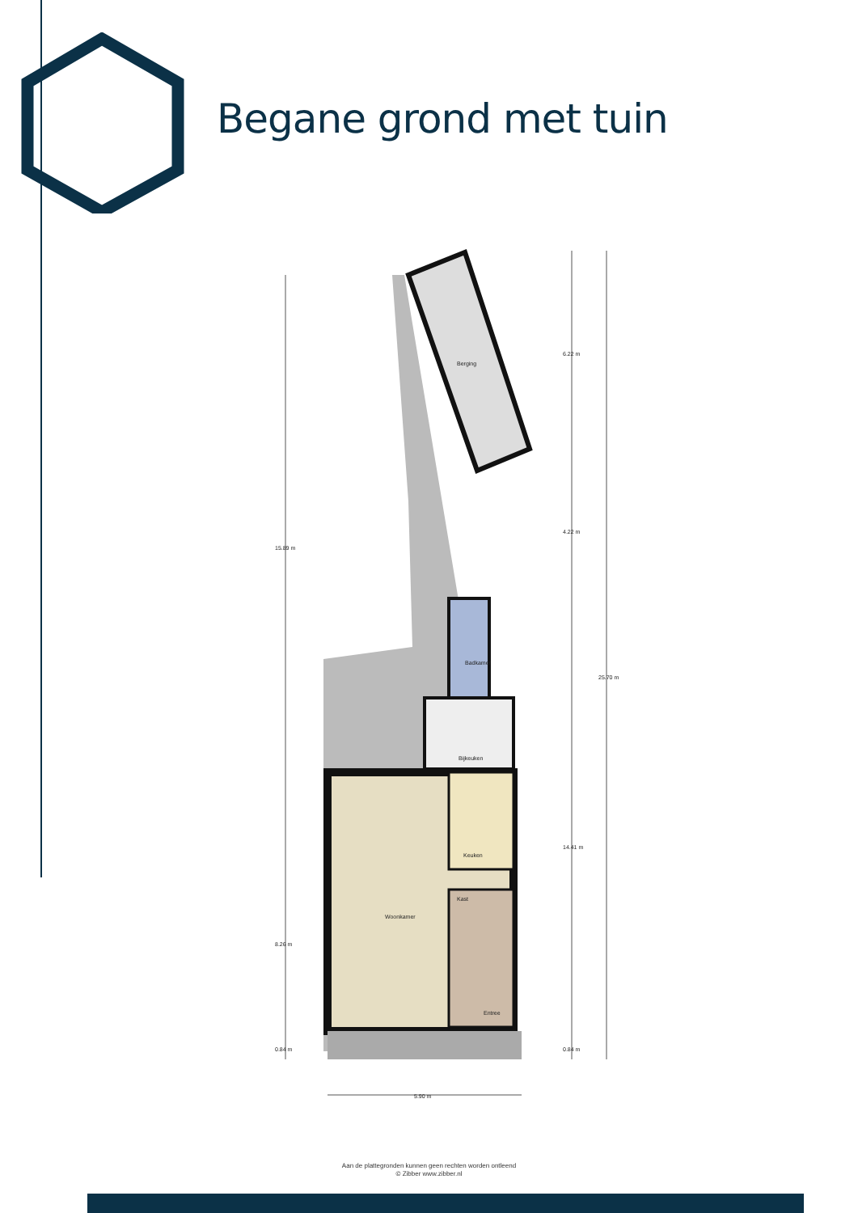Begane grond met tuin
Berging
Badkamer
Bijkeuken
Keuken
Woonkamer
Kast
Entree
15.89 m
8.26 m
0.84 m
6.22 m
4.22 m
14.41 m
0.84 m
25.70 m
5.90 m
Aan de plattegronden kunnen geen rechten worden ontleend
© Zibber www.zibber.nl